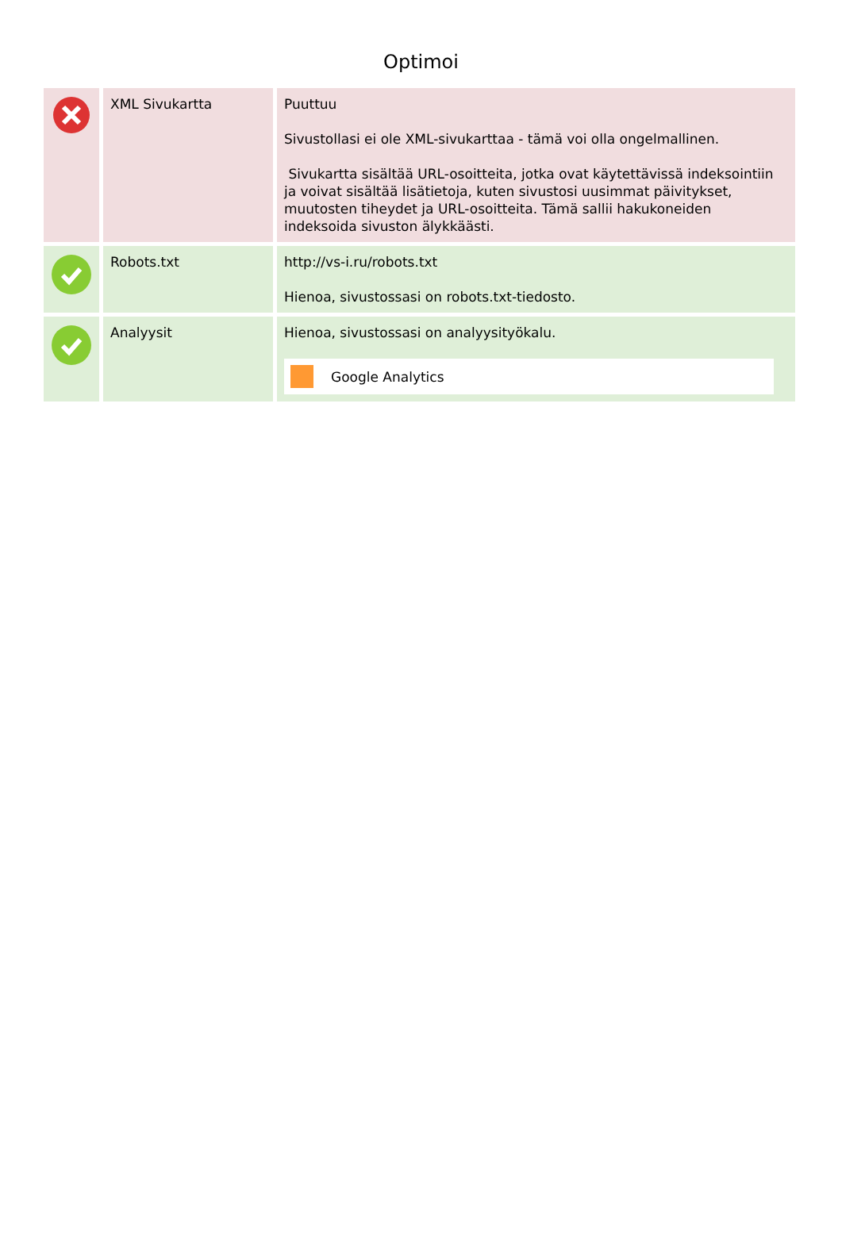Optimoi
| | XML Sivukartta | Puuttuu Sivustollasi ei ole XML-sivukarttaa - tämä voi olla ongelmallinen. Sivukartta sisältää URL-osoitteita, jotka ovat käytettävissä indeksointiin ja voivat sisältää lisätietoja, kuten sivustosi uusimmat päivitykset, muutosten tiheydet ja URL-osoitteita. Tämä sallii hakukoneiden indeksoida sivuston älykkäästi. |
| | Robots.txt | http://vs-i.ru/robots.txt Hienoa, sivustossasi on robots.txt-tiedosto. |
| | Analyysit | Hienoa, sivustossasi on analyysityökalu. Google Analytics |